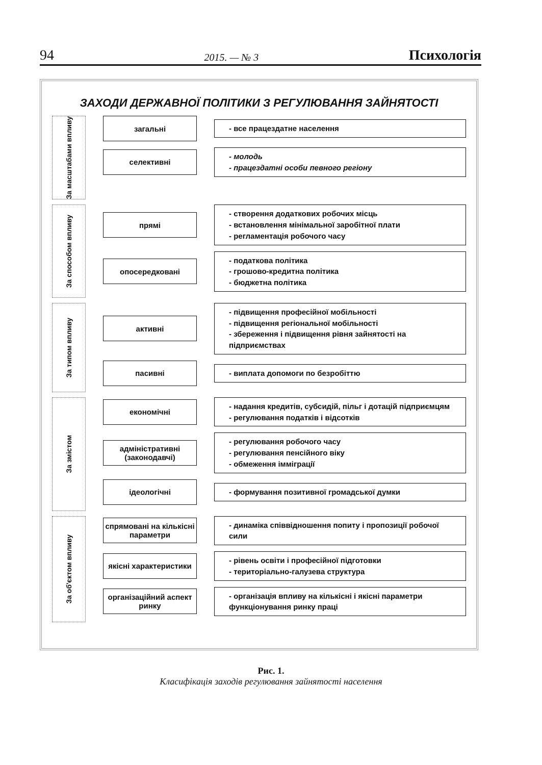94 2015. — № 3 Психологія
ЗАХОДИ ДЕРЖАВНОЇ ПОЛІТИКИ З РЕГУЛЮВАННЯ ЗАЙНЯТОСТІ
За масштабами впливу
загальні
- все працездатне населення
селективні
- молодь
- працездатні особи певного регіону
За способом впливу
прямі
- створення додаткових робочих місць
- встановлення мінімальної заробітної плати
- регламентація робочого часу
опосередковані
- податкова політика
- грошово-кредитна політика
- бюджетна політика
За типом впливу
активні
- підвищення професійної мобільності
- підвищення регіональної мобільності
- збереження і підвищення рівня зайнятості на підприємствах
пасивні
- виплата допомоги по безробіттю
За змістом
економічні
- надання кредитів, субсидій, пільг і дотацій підприємцям
- регулювання податків і відсотків
адміністративні (законодавчі)
- регулювання робочого часу
- регулювання пенсійного віку
- обмеження імміграції
ідеологічні
- формування позитивної громадської думки
За об'єктом впливу
спрямовані на кількісні параметри
- динаміка співвідношення попиту і пропозиції робочої сили
якісні характеристики
- рівень освіти і професійної підготовки
- територіально-галузева структура
організаційний аспект ринку
- організація впливу на кількісні і якісні параметри функціонування ринку праці
Рис. 1.
Класифікація заходів регулювання зайнятості населення